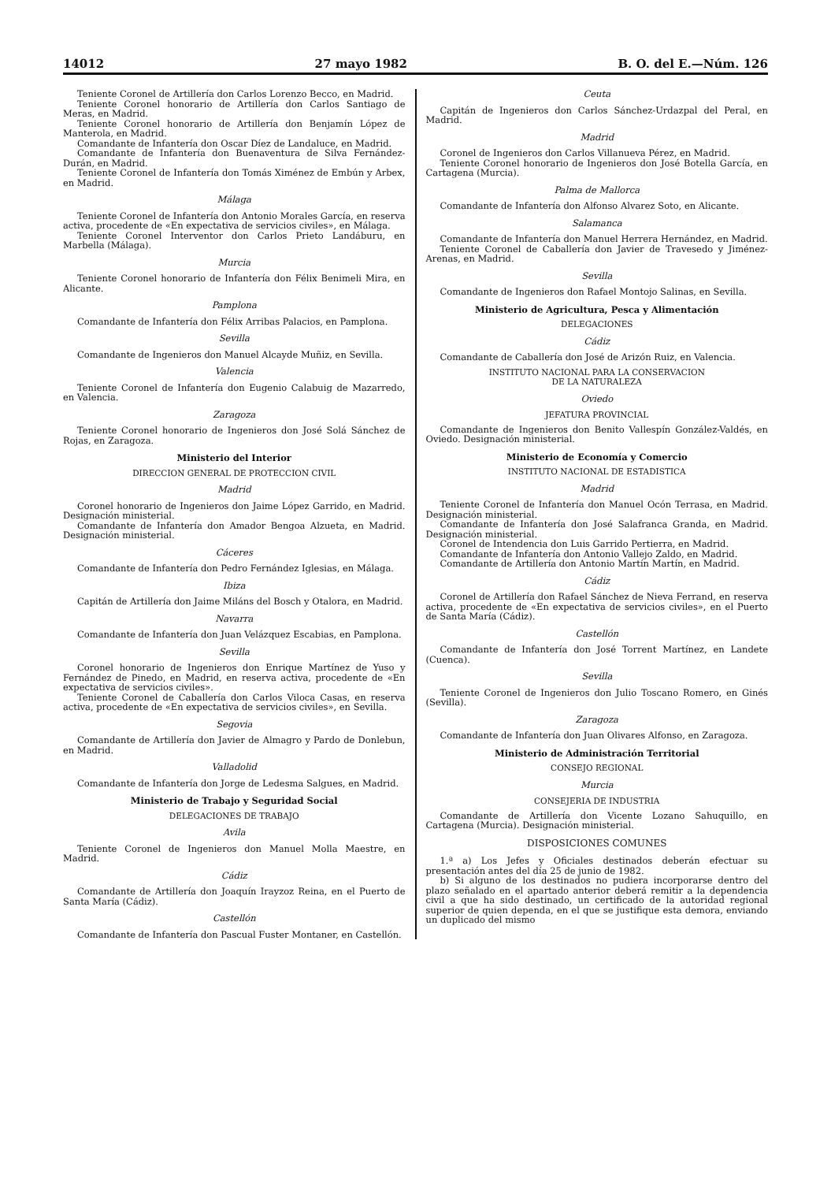14012 27 mayo 1982 B. O. del E.—Núm. 126
Teniente Coronel de Artillería don Carlos Lorenzo Becco, en Madrid.
Teniente Coronel honorario de Artillería don Carlos Santiago de Meras, en Madrid.
Teniente Coronel honorario de Artillería don Benjamín López de Manterola, en Madrid.
Comandante de Infantería don Oscar Díez de Landaluce, en Madrid.
Comandante de Infantería don Buenaventura de Silva Fernández-Durán, en Madrid.
Teniente Coronel de Infantería don Tomás Ximénez de Embún y Arbex, en Madrid.
Málaga
Teniente Coronel de Infantería don Antonio Morales García, en reserva activa, procedente de «En expectativa de servicios civiles», en Málaga.
Teniente Coronel Interventor don Carlos Prieto Landáburu, en Marbella (Málaga).
Murcia
Teniente Coronel honorario de Infantería don Félix Benimeli Mira, en Alicante.
Pamplona
Comandante de Infantería don Félix Arribas Palacios, en Pamplona.
Sevilla
Comandante de Ingenieros don Manuel Alcayde Muñiz, en Sevilla.
Valencia
Teniente Coronel de Infantería don Eugenio Calabuig de Mazarredo, en Valencia.
Zaragoza
Teniente Coronel honorario de Ingenieros don José Solá Sánchez de Rojas, en Zaragoza.
Ministerio del Interior
DIRECCION GENERAL DE PROTECCION CIVIL
Madrid
Coronel honorario de Ingenieros don Jaime López Garrido, en Madrid. Designación ministerial.
Comandante de Infantería don Amador Bengoa Alzueta, en Madrid. Designación ministerial.
Cáceres
Comandante de Infantería don Pedro Fernández Iglesias, en Málaga.
Ibiza
Capitán de Artillería don Jaime Miláns del Bosch y Otalora, en Madrid.
Navarra
Comandante de Infantería don Juan Velázquez Escabias, en Pamplona.
Sevilla
Coronel honorario de Ingenieros don Enrique Martínez de Yuso y Fernández de Pinedo, en Madrid, en reserva activa, procedente de «En expectativa de servicios civiles».
Teniente Coronel de Caballería don Carlos Viloca Casas, en reserva activa, procedente de «En expectativa de servicios civiles», en Sevilla.
Segovia
Comandante de Artillería don Javier de Almagro y Pardo de Donlebun, en Madrid.
Valladolid
Comandante de Infantería don Jorge de Ledesma Salgues, en Madrid.
Ministerio de Trabajo y Seguridad Social
DELEGACIONES DE TRABAJO
Avila
Teniente Coronel de Ingenieros don Manuel Molla Maestre, en Madrid.
Cádiz
Comandante de Artillería don Joaquín Irayzoz Reina, en el Puerto de Santa María (Cádiz).
Castellón
Comandante de Infantería don Pascual Fuster Montaner, en Castellón.
Ceuta
Capitán de Ingenieros don Carlos Sánchez-Urdazpal del Peral, en Madrid.
Madrid
Coronel de Ingenieros don Carlos Villanueva Pérez, en Madrid.
Teniente Coronel honorario de Ingenieros don José Botella García, en Cartagena (Murcia).
Palma de Mallorca
Comandante de Infantería don Alfonso Alvarez Soto, en Alicante.
Salamanca
Comandante de Infantería don Manuel Herrera Hernández, en Madrid.
Teniente Coronel de Caballería don Javier de Travesedo y Jiménez-Arenas, en Madrid.
Sevilla
Comandante de Ingenieros don Rafael Montojo Salinas, en Sevilla.
Ministerio de Agricultura, Pesca y Alimentación
DELEGACIONES
Cádiz
Comandante de Caballería don José de Arizón Ruiz, en Valencia.
INSTITUTO NACIONAL PARA LA CONSERVACION
DE LA NATURALEZA
Oviedo
JEFATURA PROVINCIAL
Comandante de Ingenieros don Benito Vallespín González-Valdés, en Oviedo. Designación ministerial.
Ministerio de Economía y Comercio
INSTITUTO NACIONAL DE ESTADISTICA
Madrid
Teniente Coronel de Infantería don Manuel Ocón Terrasa, en Madrid. Designación ministerial.
Comandante de Infantería don José Salafranca Granda, en Madrid. Designación ministerial.
Coronel de Intendencia don Luis Garrido Pertierra, en Madrid.
Comandante de Infantería don Antonio Vallejo Zaldo, en Madrid.
Comandante de Artillería don Antonio Martín Martín, en Madrid.
Cádiz
Coronel de Artillería don Rafael Sánchez de Nieva Ferrand, en reserva activa, procedente de «En expectativa de servicios civiles», en el Puerto de Santa María (Cádiz).
Castellón
Comandante de Infantería don José Torrent Martínez, en Landete (Cuenca).
Sevilla
Teniente Coronel de Ingenieros don Julio Toscano Romero, en Ginés (Sevilla).
Zaragoza
Comandante de Infantería don Juan Olivares Alfonso, en Zaragoza.
Ministerio de Administración Territorial
CONSEJO REGIONAL
Murcia
CONSEJERIA DE INDUSTRIA
Comandante de Artillería don Vicente Lozano Sahuquillo, en Cartagena (Murcia). Designación ministerial.
DISPOSICIONES COMUNES
1.ª a) Los Jefes y Oficiales destinados deberán efectuar su presentación antes del día 25 de junio de 1982.
b) Si alguno de los destinados no pudiera incorporarse dentro del plazo señalado en el apartado anterior deberá remitir a la dependencia civil a que ha sido destinado, un certificado de la autoridad regional superior de quien dependa, en el que se justifique esta demora, enviando un duplicado del mismo